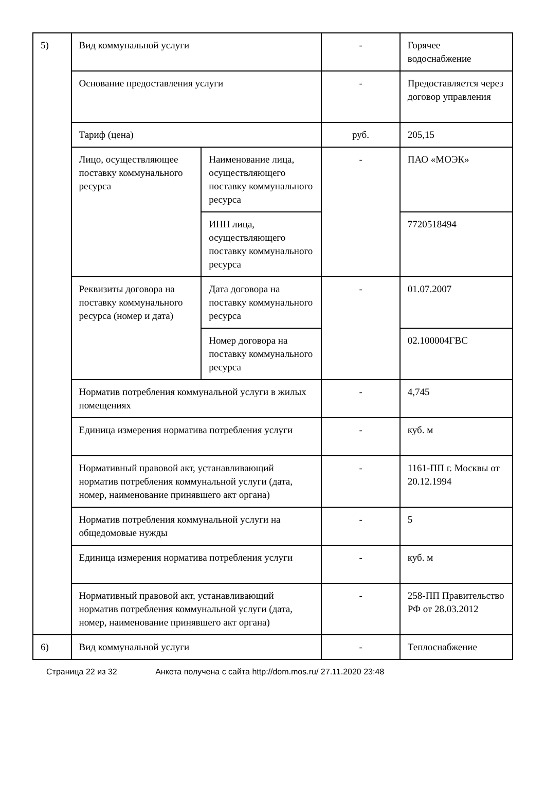| 5) | Вид коммунальной услуги | | - | Горячее водоснабжение |
| | Основание предоставления услуги | | - | Предоставляется через договор управления |
| | Тариф (цена) | | руб. | 205,15 |
| | Лицо, осуществляющее поставку коммунального ресурса | Наименование лица, осуществляющего поставку коммунального ресурса | - | ПАО «МОЭК» |
| | | ИНН лица, осуществляющего поставку коммунального ресурса | | 7720518494 |
| | Реквизиты договора на поставку коммунального ресурса (номер и дата) | Дата договора на поставку коммунального ресурса | - | 01.07.2007 |
| | | Номер договора на поставку коммунального ресурса | | 02.100004ГВС |
| | Норматив потребления коммунальной услуги в жилых помещениях | | - | 4,745 |
| | Единица измерения норматива потребления услуги | | - | куб. м |
| | Нормативный правовой акт, устанавливающий норматив потребления коммунальной услуги (дата, номер, наименование принявшего акт органа) | | - | 1161-ПП г. Москвы от 20.12.1994 |
| | Норматив потребления коммунальной услуги на общедомовые нужды | | - | 5 |
| | Единица измерения норматива потребления услуги | | - | куб. м |
| | Нормативный правовой акт, устанавливающий норматив потребления коммунальной услуги (дата, номер, наименование принявшего акт органа) | | - | 258-ПП Правительство РФ от 28.03.2012 |
| 6) | Вид коммунальной услуги | | - | Теплоснабжение |
Страница 22 из 32 Анкета получена с сайта http://dom.mos.ru/ 27.11.2020 23:48